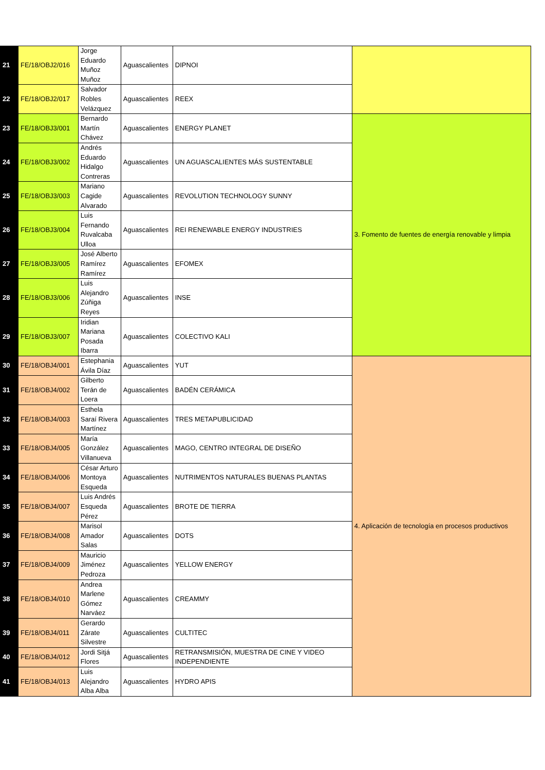| 21 | FE/18/OBJ2/016 | Jorge Eduardo Muñoz Muñoz | Aguascalientes | DIPNOI | |
| 22 | FE/18/OBJ2/017 | Salvador Robles Velázquez | Aguascalientes | REEX | |
| 23 | FE/18/OBJ3/001 | Bernardo Martín Chávez | Aguascalientes | ENERGY PLANET | 3. Fomento de fuentes de energía renovable y limpia |
| 24 | FE/18/OBJ3/002 | Andrés Eduardo Hidalgo Contreras | Aguascalientes | UN AGUASCALIENTES MÁS SUSTENTABLE | |
| 25 | FE/18/OBJ3/003 | Mariano Cagide Alvarado | Aguascalientes | REVOLUTION TECHNOLOGY SUNNY | |
| 26 | FE/18/OBJ3/004 | Luis Fernando Ruvalcaba Ulloa | Aguascalientes | REI RENEWABLE ENERGY INDUSTRIES | |
| 27 | FE/18/OBJ3/005 | José Alberto Ramírez Ramírez | Aguascalientes | EFOMEX | |
| 28 | FE/18/OBJ3/006 | Luis Alejandro Zúñiga Reyes | Aguascalientes | INSE | |
| 29 | FE/18/OBJ3/007 | Iridian Mariana Posada Ibarra | Aguascalientes | COLECTIVO KALI | |
| 30 | FE/18/OBJ4/001 | Estephania Ávila Díaz | Aguascalientes | YUT | 4. Aplicación de tecnología en procesos productivos |
| 31 | FE/18/OBJ4/002 | Gilberto Terán de Loera | Aguascalientes | BADÉN CERÁMICA | |
| 32 | FE/18/OBJ4/003 | Esthela Saraí Rivera Martínez | Aguascalientes | TRES METAPUBLICIDAD | |
| 33 | FE/18/OBJ4/005 | María González Villanueva | Aguascalientes | MAGO, CENTRO INTEGRAL DE DISEÑO | |
| 34 | FE/18/OBJ4/006 | César Arturo Montoya Esqueda | Aguascalientes | NUTRIMENTOS NATURALES BUENAS PLANTAS | |
| 35 | FE/18/OBJ4/007 | Luis Andrés Esqueda Pérez | Aguascalientes | BROTE DE TIERRA | |
| 36 | FE/18/OBJ4/008 | Marisol Amador Salas | Aguascalientes | DOTS | |
| 37 | FE/18/OBJ4/009 | Mauricio Jiménez Pedroza | Aguascalientes | YELLOW ENERGY | |
| 38 | FE/18/OBJ4/010 | Andrea Marlene Gómez Narváez | Aguascalientes | CREAMMY | |
| 39 | FE/18/OBJ4/011 | Gerardo Zárate Silvestre | Aguascalientes | CULTITEC | |
| 40 | FE/18/OBJ4/012 | Jordi Sitjá Flores | Aguascalientes | RETRANSMISIÓN, MUESTRA DE CINE Y VIDEO INDEPENDIENTE | |
| 41 | FE/18/OBJ4/013 | Luis Alejandro Alba Alba | Aguascalientes | HYDRO APIS | |